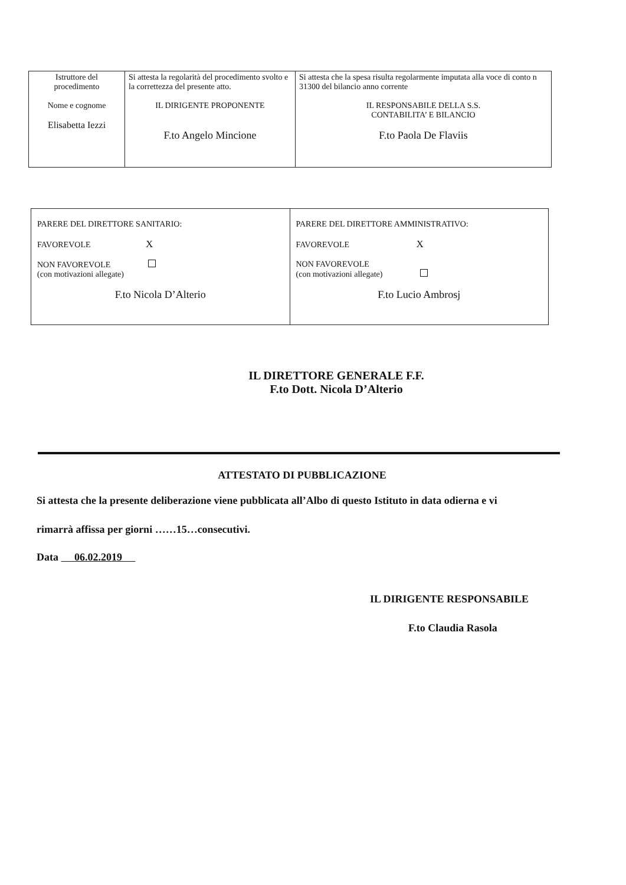| Istruttore del procedimento Nome e cognome Elisabetta Iezzi | Si attesta la regolarità del procedimento svolto e la correttezza del presente atto. IL DIRIGENTE PROPONENTE F.to Angelo Mincione | Si attesta che la spesa risulta regolarmente imputata alla voce di conto n 31300 del bilancio anno corrente IL RESPONSABILE DELLA S.S. CONTABILITA’ E BILANCIO F.to Paola De Flaviis |
| PARERE DEL DIRETTORE SANITARIO: FAVOREVOLE X NON FAVOREVOLE (con motivazioni allegate) F.to Nicola D’Alterio | PARERE DEL DIRETTORE AMMINISTRATIVO: FAVOREVOLE X NON FAVOREVOLE (con motivazioni allegate) F.to Lucio Ambrosj |
IL DIRETTORE GENERALE F.F.
F.to Dott. Nicola D’Alterio
ATTESTATO DI PUBBLICAZIONE
Si attesta che la presente deliberazione viene pubblicata all’Albo di questo Istituto in data odierna e vi
rimarrà affissa per giorni ……15…consecutivi.
Data 06.02.2019
IL DIRIGENTE RESPONSABILE
F.to Claudia Rasola